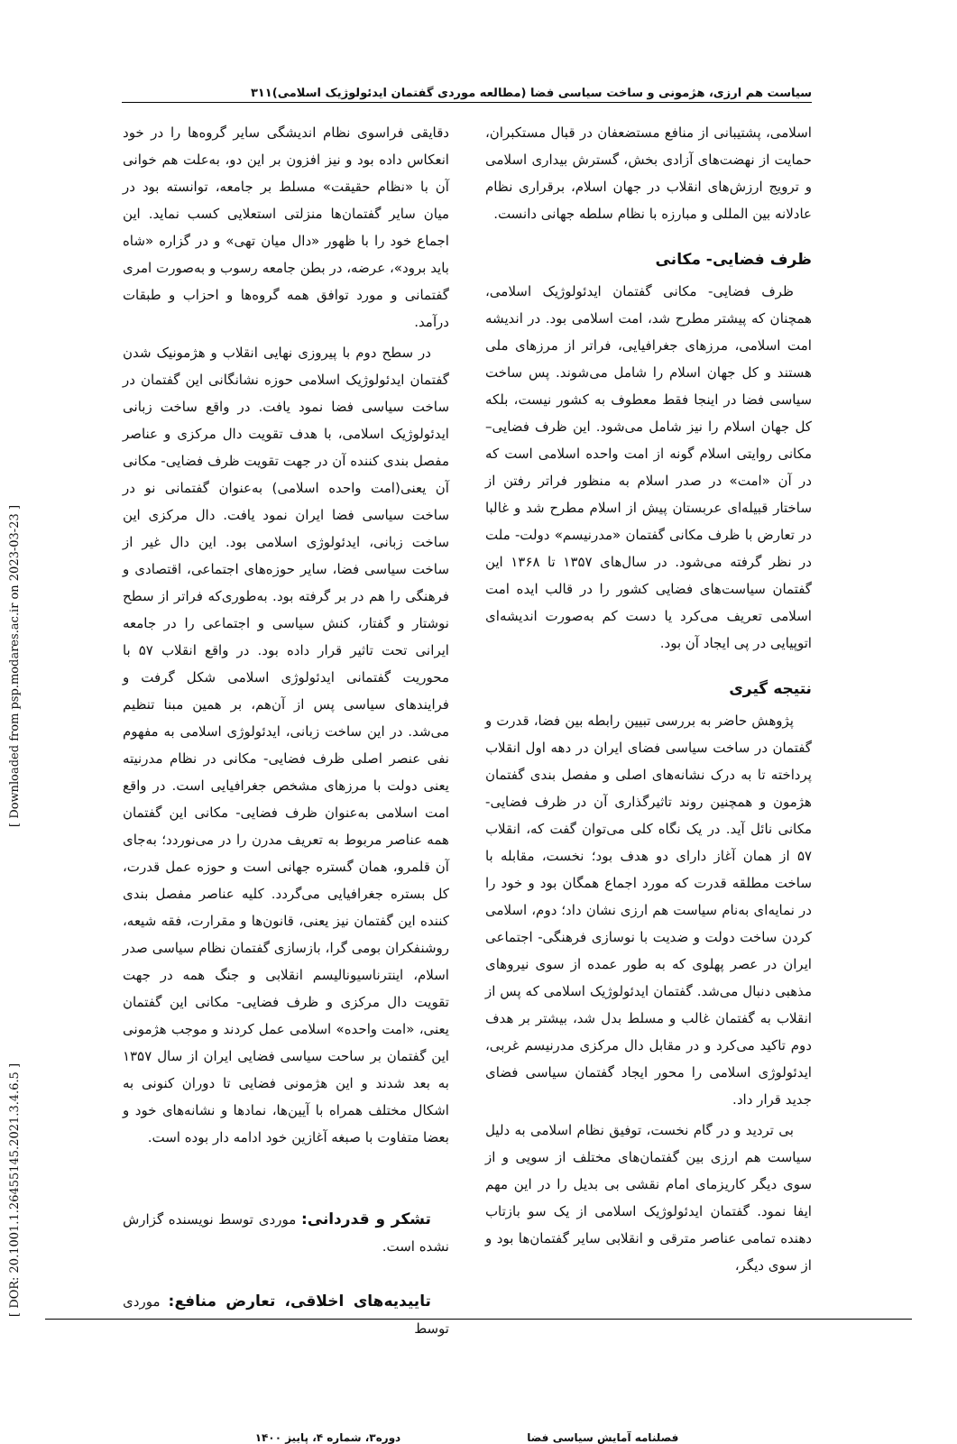سیاست هم ارزی، هژمونی و ساخت سیاسی فضا (مطالعه موردی گفتمان ایدئولوژیک اسلامی)۳۱۱
اسلامی، پشتیبانی از منافع مستضعفان در قبال مستکبران، حمایت از نهضت‌های آزادی بخش، گسترش بیداری اسلامی و ترویج ارزش‌های انقلاب در جهان اسلام، برقراری نظام عادلانه بین المللی و مبارزه با نظام سلطه جهانی دانست.
ظرف فضایی- مکانی
ظرف فضایی- مکانی گفتمان ایدئولوژیک اسلامی، همچنان که پیشتر مطرح شد، امت اسلامی بود. در اندیشه امت اسلامی، مرزهای جغرافیایی، فراتر از مرزهای ملی هستند و کل جهان اسلام را شامل می‌شوند. پس ساخت سیاسی فضا در اینجا فقط معطوف به کشور نیست، بلکه کل جهان اسلام را نیز شامل می‌شود. این ظرف فضایی– مکانی روایتی اسلام گونه از امت واحده اسلامی است که در آن «امت» در صدر اسلام به منظور فراتر رفتن از ساختار قبیله‌ای عربستان پیش از اسلام مطرح شد و غالبا در تعارض با ظرف مکانی گفتمان «مدرنیسم» دولت- ملت در نظر گرفته می‌شود. در سال‌های ۱۳۵۷ تا ۱۳۶۸ این گفتمان سیاست‌های فضایی کشور را در قالب ایده امت اسلامی تعریف می‌کرد یا دست کم به‌صورت اندیشه‌ای اتوپیایی در پی ایجاد آن بود.
نتیجه گیری
پژوهش حاضر به بررسی تبیین رابطه بین فضا، قدرت و گفتمان در ساخت سیاسی فضای ایران در دهه اول انقلاب پرداخته تا به درک نشانه‌های اصلی و مفصل بندی گفتمان هژمون و همچنین روند تاثیرگذاری آن در ظرف فضایی- مکانی نائل آید. در یک نگاه کلی می‌توان گفت که، انقلاب ۵۷ از همان آغاز دارای دو هدف بود؛ نخست، مقابله با ساخت مطلقه قدرت که مورد اجماع همگان بود و خود را در نمایه‌ای به‌نام سیاست هم ارزی نشان داد؛ دوم، اسلامی کردن ساخت دولت و ضدیت با نوسازی فرهنگی- اجتماعی ایران در عصر پهلوی که به طور عمده از سوی نیروهای مذهبی دنبال می‌شد. گفتمان ایدئولوژیک اسلامی که پس از انقلاب به گفتمان غالب و مسلط بدل شد، بیشتر بر هدف دوم تاکید می‌کرد و در مقابل دال مرکزی مدرنیسم غربی، ایدئولوژی اسلامی را محور ایجاد گفتمان سیاسی فضای جدید قرار داد.
بی تردید و در گام نخست، توفیق نظام اسلامی به دلیل سیاست هم ارزی بین گفتمان‌های مختلف از سویی و از سوی دیگر کاریزمای امام نقشی بی بدیل را در این مهم ایفا نمود. گفتمان ایدئولوژیک اسلامی از یک سو بازتاب دهنده تمامی عناصر مترقی و انقلابی سایر گفتمان‌ها بود و از سوی دیگر،
دقایقی فراسوی نظام اندیشگی سایر گروه‌ها را در خود انعکاس داده بود و نیز افزون بر این دو، به‌علت هم خوانی آن با «نظام حقیقت» مسلط بر جامعه، توانسته بود در میان سایر گفتمان‌ها منزلتی استعلایی کسب نماید. این اجماع خود را با ظهور «دال میان تهی» و در گزاره «شاه باید برود»، عرضه، در بطن جامعه رسوب و به‌صورت امری گفتمانی و مورد توافق همه گروه‌ها و احزاب و طبقات درآمد.
در سطح دوم با پیروزی نهایی انقلاب و هژمونیک شدن گفتمان ایدئولوژیک اسلامی حوزه نشانگانی این گفتمان در ساخت سیاسی فضا نمود یافت. در واقع ساخت زبانی ایدئولوژیک اسلامی، با هدف تقویت دال مرکزی و عناصر مفصل بندی کننده آن در جهت تقویت ظرف فضایی- مکانی آن یعنی(امت واحده اسلامی) به‌عنوان گفتمانی نو در ساخت سیاسی فضا ایران نمود یافت. دال مرکزی این ساخت زبانی، ایدئولوژی اسلامی بود. این دال غیر از ساخت سیاسی فضا، سایر حوزه‌های اجتماعی، اقتصادی و فرهنگی را هم در بر گرفته بود. به‌طوری‌که فراتر از سطح نوشتار و گفتار، کنش سیاسی و اجتماعی را در جامعه ایرانی تحت تاثیر قرار داده بود. در واقع انقلاب ۵۷ با محوریت گفتمانی ایدئولوژی اسلامی شکل گرفت و فرایندهای سیاسی پس از آن‌هم، بر همین مبنا تنظیم می‌شد. در این ساخت زبانی، ایدئولوژی اسلامی به مفهوم نفی عنصر اصلی ظرف فضایی- مکانی در نظام مدرنیته یعنی دولت با مرزهای مشخص جغرافیایی است. در واقع امت اسلامی به‌عنوان ظرف فضایی- مکانی این گفتمان همه عناصر مربوط به تعریف مدرن را در می‌نوردد؛ به‌جای آن قلمرو، همان گستره جهانی است و حوزه عمل قدرت، کل بستره جغرافیایی می‌گردد. کلیه عناصر مفصل بندی کننده این گفتمان نیز یعنی، قانون‌ها و مقرارت، فقه شیعه، روشنفکران بومی گرا، بازسازی گفتمان نظام سیاسی صدر اسلام، اینترناسیونالیسم انقلابی و جنگ همه در جهت تقویت دال مرکزی و ظرف فضایی- مکانی این گفتمان یعنی، «امت واحده» اسلامی عمل کردند و موجب هژمونی این گفتمان بر ساحت سیاسی فضایی ایران از سال ۱۳۵۷ به بعد شدند و این هژمونی فضایی تا دوران کنونی به اشکال مختلف همراه با آیین‌ها، نمادها و نشانه‌های خود و بعضا متفاوت با صبغه آغازین خود ادامه دار بوده است.
تشکر و قدردانی: موردی توسط نویسنده گزارش نشده است.
تاییدیه‌های اخلاقی، تعارض منافع: موردی توسط
فصلنامه آمایش سیاسی فضا دوره۳، شماره ۴، پاییز ۱۴۰۰
[ DOR: 20.1001.1.26455145.2021.3.4.6.5 ] [ Downloaded from psp.modares.ac.ir on 2023-03-23 ]